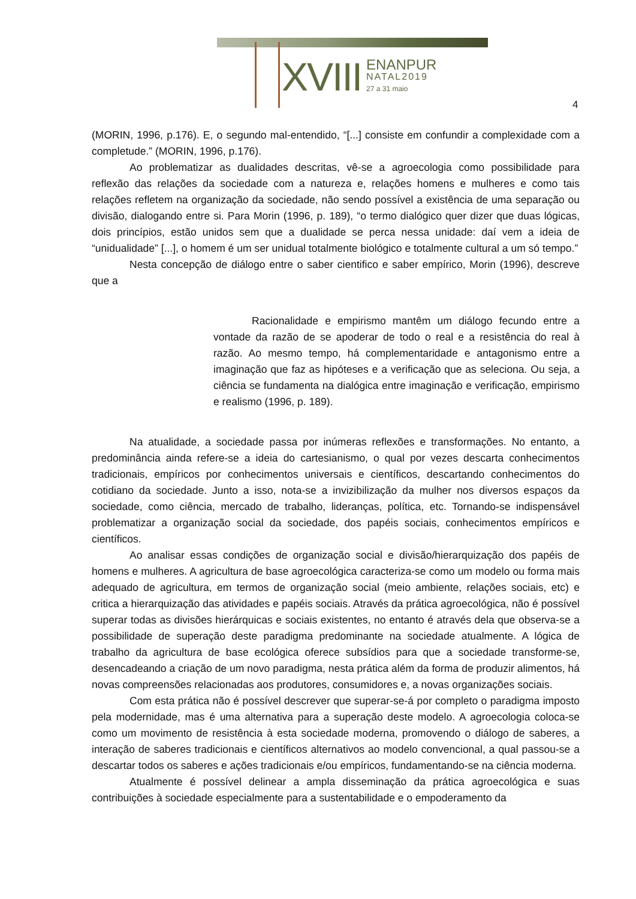XVIII ENANPUR NATAL2019 27 a 31 maio
4
(MORIN, 1996, p.176). E, o segundo mal-entendido, “[...] consiste em confundir a complexidade com a completude.” (MORIN, 1996, p.176).
Ao problematizar as dualidades descritas, vê-se a agroecologia como possibilidade para reflexão das relações da sociedade com a natureza e, relações homens e mulheres e como tais relações refletem na organização da sociedade, não sendo possível a existência de uma separação ou divisão, dialogando entre si. Para Morin (1996, p. 189), “o termo dialógico quer dizer que duas lógicas, dois princípios, estão unidos sem que a dualidade se perca nessa unidade: daí vem a ideia de “unidualidade” [...], o homem é um ser unidual totalmente biológico e totalmente cultural a um só tempo.”
Nesta concepção de diálogo entre o saber cientifico e saber empírico, Morin (1996), descreve que a
Racionalidade e empirismo mantêm um diálogo fecundo entre a vontade da razão de se apoderar de todo o real e a resistência do real à razão. Ao mesmo tempo, há complementaridade e antagonismo entre a imaginação que faz as hipóteses e a verificação que as seleciona. Ou seja, a ciência se fundamenta na dialógica entre imaginação e verificação, empirismo e realismo (1996, p. 189).
Na atualidade, a sociedade passa por inúmeras reflexões e transformações. No entanto, a predominância ainda refere-se a ideia do cartesianismo, o qual por vezes descarta conhecimentos tradicionais, empíricos por conhecimentos universais e científicos, descartando conhecimentos do cotidiano da sociedade. Junto a isso, nota-se a invizibilização da mulher nos diversos espaços da sociedade, como ciência, mercado de trabalho, lideranças, política, etc. Tornando-se indispensável problematizar a organização social da sociedade, dos papéis sociais, conhecimentos empíricos e científicos.
Ao analisar essas condições de organização social e divisão/hierarquização dos papéis de homens e mulheres. A agricultura de base agroecológica caracteriza-se como um modelo ou forma mais adequado de agricultura, em termos de organização social (meio ambiente, relações sociais, etc) e critica a hierarquização das atividades e papéis sociais. Através da prática agroecológica, não é possível superar todas as divisões hierárquicas e sociais existentes, no entanto é através dela que observa-se a possibilidade de superação deste paradigma predominante na sociedade atualmente. A lógica de trabalho da agricultura de base ecológica oferece subsídios para que a sociedade transforme-se, desencadeando a criação de um novo paradigma, nesta prática além da forma de produzir alimentos, há novas compreensões relacionadas aos produtores, consumidores e, a novas organizações sociais.
Com esta prática não é possível descrever que superar-se-á por completo o paradigma imposto pela modernidade, mas é uma alternativa para a superação deste modelo. A agroecologia coloca-se como um movimento de resistência à esta sociedade moderna, promovendo o diálogo de saberes, a interação de saberes tradicionais e científicos alternativos ao modelo convencional, a qual passou-se a descartar todos os saberes e ações tradicionais e/ou empíricos, fundamentando-se na ciência moderna.
Atualmente é possível delinear a ampla disseminação da prática agroecológica e suas contribuições à sociedade especialmente para a sustentabilidade e o empoderamento da